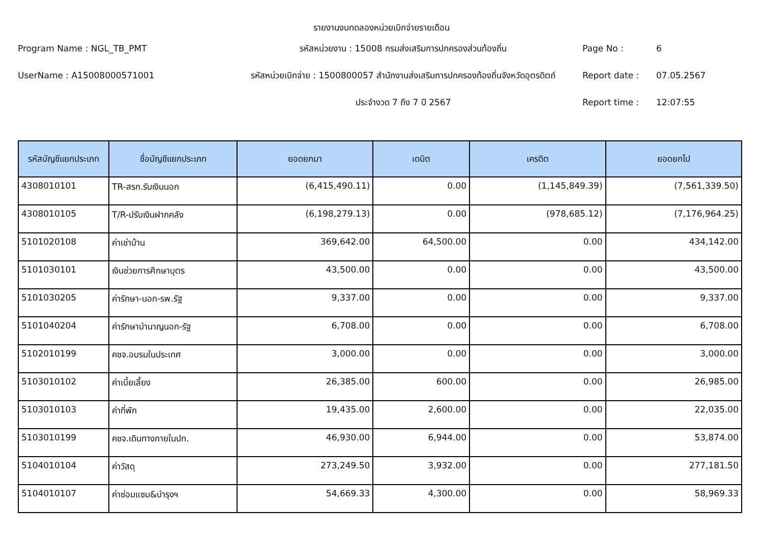รายงานงบทดลองหน่วยเบิกจ่ายรายเดือน
Program Name : NGL_TB_PMT
รหัสหน่วยงาน : 15008 กรมส่งเสริมการปกครองส่วนท้องถิ่น
Page No :
6
UserName : A15008000571001
รหัสหน่วยเบิกจ่าย : 1500800057 สำนักงานส่งเสริมการปกครองท้องถิ่นจังหวัดอุตรดิตถ์
Report date :
07.05.2567
ประจำงวด 7 ถึง 7 ปี 2567
Report time :
12:07:55
| รหัสบัญชีแยกประเภท | ชื่อบัญชีแยกประเภท | ยอดยกมา | เดบิต | เครดิต | ยอดยกไป |
| --- | --- | --- | --- | --- | --- |
| 4308010101 | TR-สรก.รับเงินนอก | (6,415,490.11) | 0.00 | (1,145,849.39) | (7,561,339.50) |
| 4308010105 | T/R-ปรับเงินฝากคลัง | (6,198,279.13) | 0.00 | (978,685.12) | (7,176,964.25) |
| 5101020108 | ค่าเช่าบ้าน | 369,642.00 | 64,500.00 | 0.00 | 434,142.00 |
| 5101030101 | เงินช่วยการศึกษาบุตร | 43,500.00 | 0.00 | 0.00 | 43,500.00 |
| 5101030205 | ค่ารักษา-นอก-รพ.รัฐ | 9,337.00 | 0.00 | 0.00 | 9,337.00 |
| 5101040204 | ค่ารักษาบำนาญนอก-รัฐ | 6,708.00 | 0.00 | 0.00 | 6,708.00 |
| 5102010199 | คชจ.อบรมในประเทศ | 3,000.00 | 0.00 | 0.00 | 3,000.00 |
| 5103010102 | ค่าเบี้ยเลี้ยง | 26,385.00 | 600.00 | 0.00 | 26,985.00 |
| 5103010103 | ค่าที่พัก | 19,435.00 | 2,600.00 | 0.00 | 22,035.00 |
| 5103010199 | คชจ.เดินทางภายในปท. | 46,930.00 | 6,944.00 | 0.00 | 53,874.00 |
| 5104010104 | ค่าวัสดุ | 273,249.50 | 3,932.00 | 0.00 | 277,181.50 |
| 5104010107 | ค่าซ่อมแซม&บำรุงฯ | 54,669.33 | 4,300.00 | 0.00 | 58,969.33 |